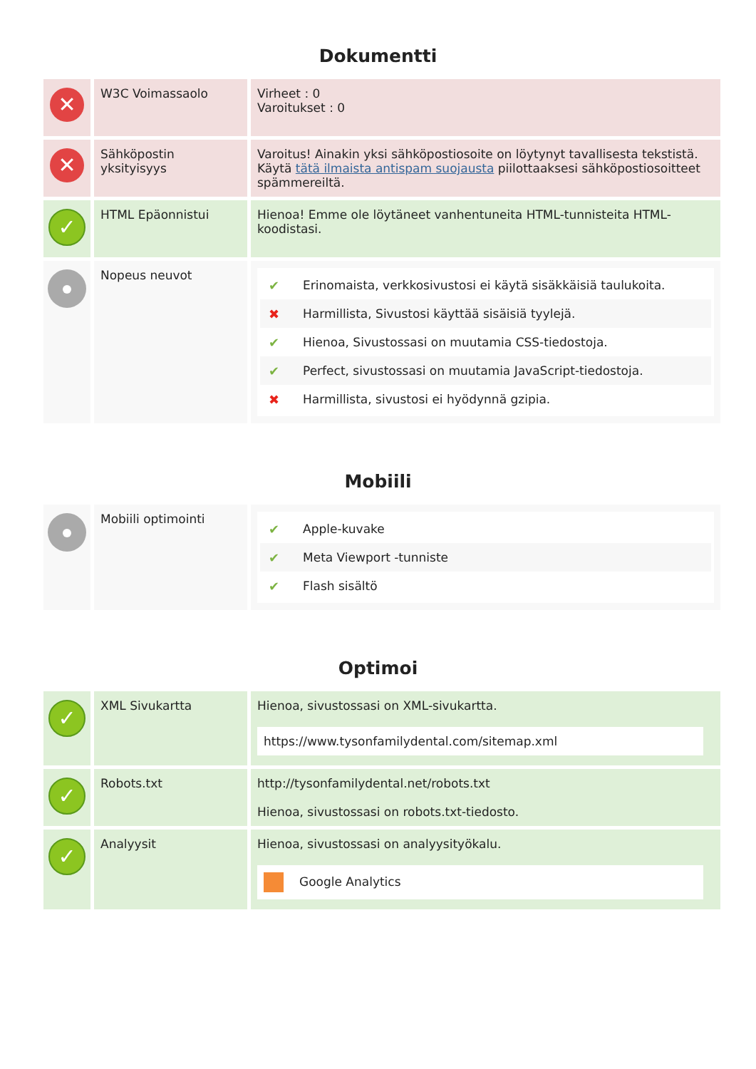Dokumentti
| ✕ | W3C Voimassaolo | Virheet : 0 Varoitukset : 0 |
| ✕ | Sähköpostin yksityisyys | Varoitus! Ainakin yksi sähköpostiosoite on löytynyt tavallisesta tekstistä. Käytä tätä ilmaista antispam suojausta piilottaaksesi sähköpostiosoitteet spämmereiltä. |
| ✓ | HTML Epäonnistui | Hienoa! Emme ole löytäneet vanhentuneita HTML-tunnisteita HTML-koodistasi. |
| | Nopeus neuvot | ✔ Erinomaista, verkkosivustosi ei käytä sisäkkäisiä taulukoita. ✖ Harmillista, Sivustosi käyttää sisäisiä tyylejä. ✔ Hienoa, Sivustossasi on muutamia CSS-tiedostoja. ✔ Perfect, sivustossasi on muutamia JavaScript-tiedostoja. ✖ Harmillista, sivustosi ei hyödynnä gzipia. |
Mobiili
| | Mobiili optimointi | ✔ Apple-kuvake ✔ Meta Viewport -tunniste ✔ Flash sisältö |
Optimoi
| ✓ | XML Sivukartta | Hienoa, sivustossasi on XML-sivukartta. https://www.tysonfamilydental.com/sitemap.xml |
| ✓ | Robots.txt | http://tysonfamilydental.net/robots.txt Hienoa, sivustossasi on robots.txt-tiedosto. |
| ✓ | Analyysit | Hienoa, sivustossasi on analyysityökalu. Google Analytics |